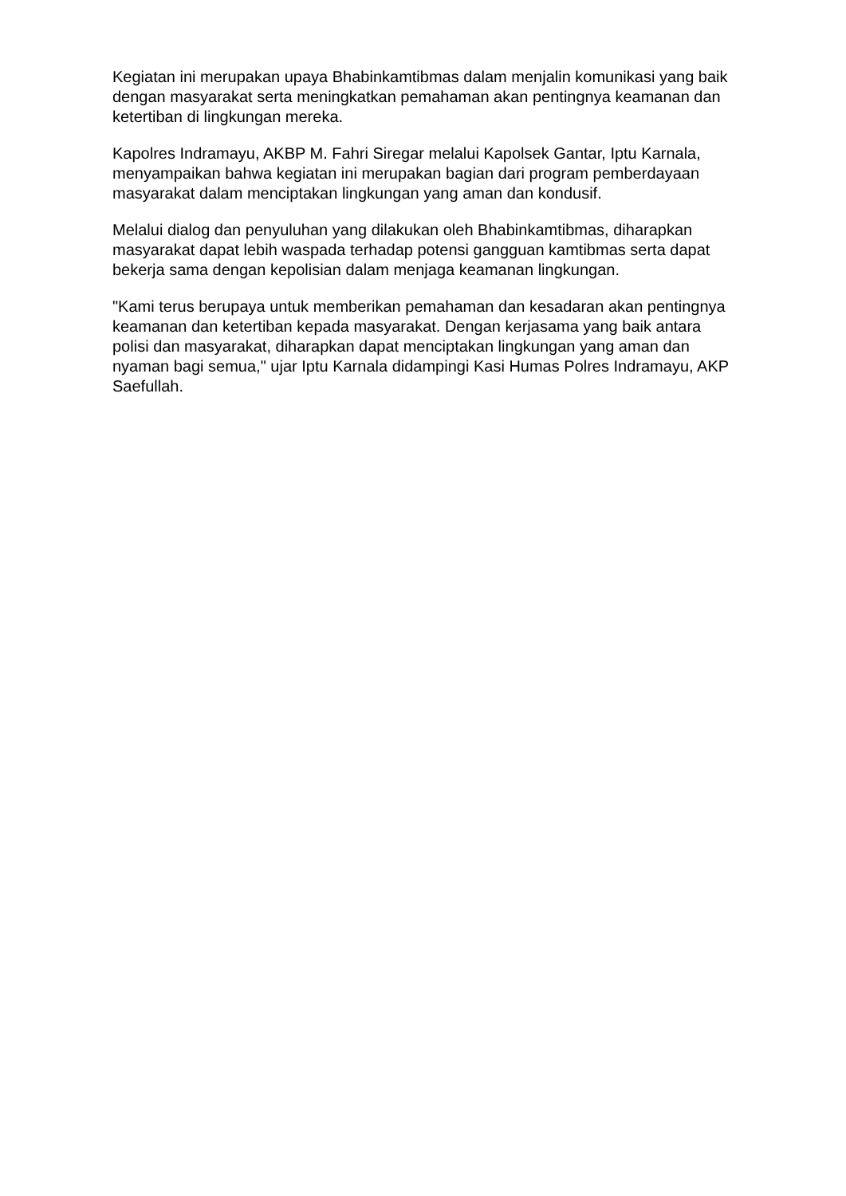Kegiatan ini merupakan upaya Bhabinkamtibmas dalam menjalin komunikasi yang baik dengan masyarakat serta meningkatkan pemahaman akan pentingnya keamanan dan ketertiban di lingkungan mereka.
Kapolres Indramayu, AKBP M. Fahri Siregar melalui Kapolsek Gantar, Iptu Karnala, menyampaikan bahwa kegiatan ini merupakan bagian dari program pemberdayaan masyarakat dalam menciptakan lingkungan yang aman dan kondusif.
Melalui dialog dan penyuluhan yang dilakukan oleh Bhabinkamtibmas, diharapkan masyarakat dapat lebih waspada terhadap potensi gangguan kamtibmas serta dapat bekerja sama dengan kepolisian dalam menjaga keamanan lingkungan.
"Kami terus berupaya untuk memberikan pemahaman dan kesadaran akan pentingnya keamanan dan ketertiban kepada masyarakat. Dengan kerjasama yang baik antara polisi dan masyarakat, diharapkan dapat menciptakan lingkungan yang aman dan nyaman bagi semua," ujar Iptu Karnala didampingi Kasi Humas Polres Indramayu, AKP Saefullah.